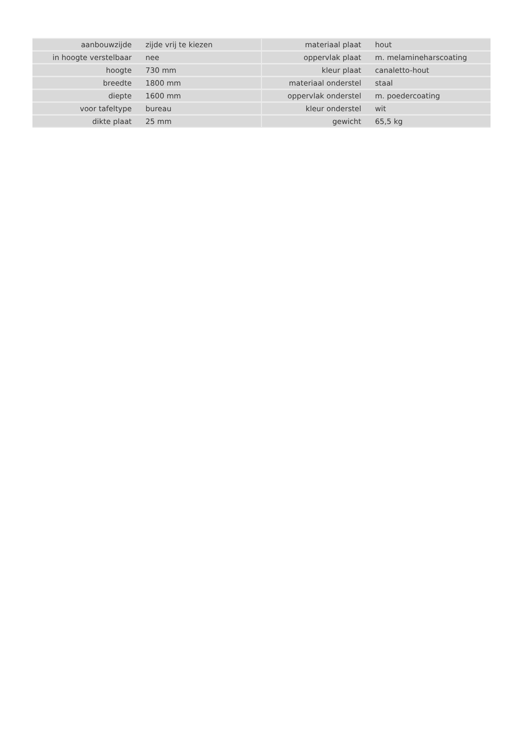| aanbouwzijde | zijde vrij te kiezen |
| in hoogte verstelbaar | nee |
| hoogte | 730 mm |
| breedte | 1800 mm |
| diepte | 1600 mm |
| voor tafeltype | bureau |
| dikte plaat | 25 mm |
| materiaal plaat | hout |
| oppervlak plaat | m. melamineharscoating |
| kleur plaat | canaletto-hout |
| materiaal onderstel | staal |
| oppervlak onderstel | m. poedercoating |
| kleur onderstel | wit |
| gewicht | 65,5 kg |